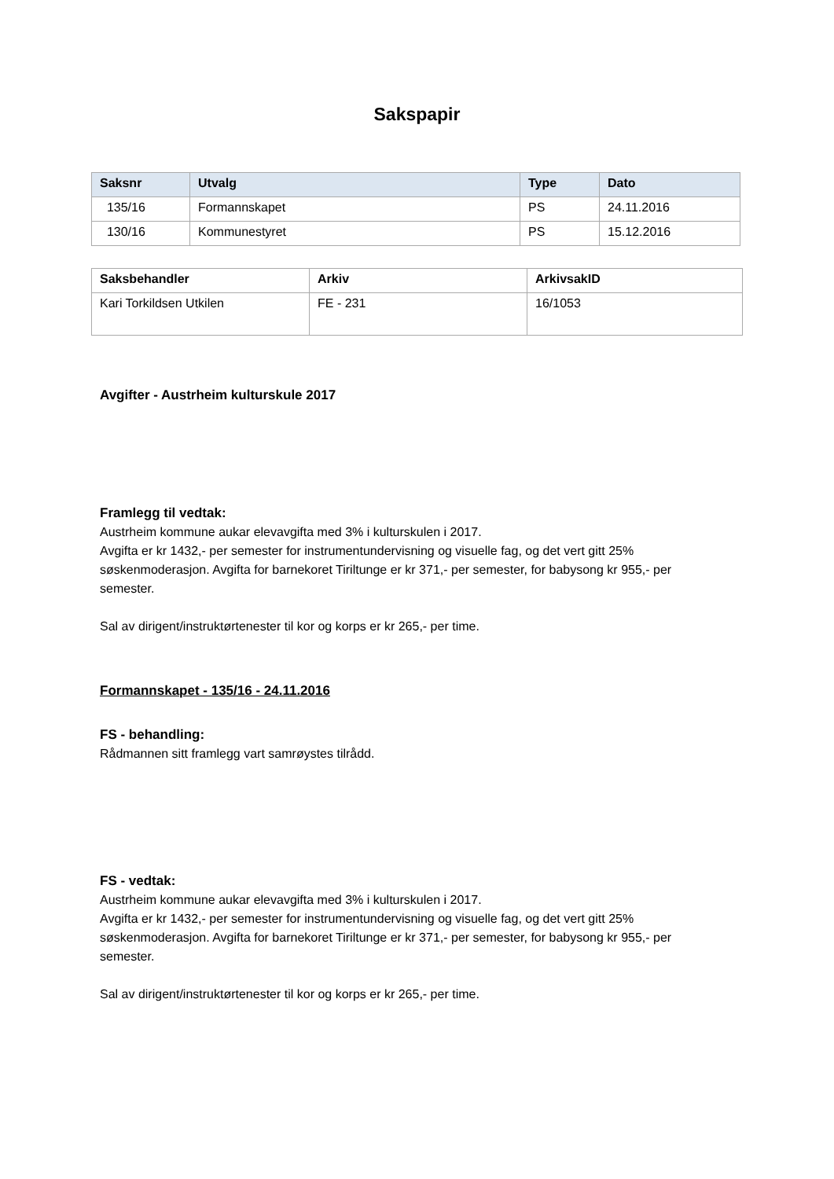Sakspapir
| Saksnr | Utvalg | Type | Dato |
| --- | --- | --- | --- |
| 135/16 | Formannskapet | PS | 24.11.2016 |
| 130/16 | Kommunestyret | PS | 15.12.2016 |
| Saksbehandler | Arkiv | ArkivsakID |
| --- | --- | --- |
| Kari Torkildsen Utkilen | FE - 231 | 16/1053 |
Avgifter - Austrheim kulturskule 2017
Framlegg til vedtak:
Austrheim kommune aukar elevavgifta med 3% i kulturskulen i 2017.
Avgifta er kr 1432,- per semester for instrumentundervisning og visuelle fag, og det vert gitt 25% søskenmoderasjon. Avgifta for barnekoret Tiriltunge er kr 371,- per semester, for babysong kr 955,- per semester.
Sal av dirigent/instruktørtenester til kor og korps er kr 265,- per time.
Formannskapet - 135/16 - 24.11.2016
FS - behandling:
Rådmannen sitt framlegg vart samrøystes tilrådd.
FS - vedtak:
Austrheim kommune aukar elevavgifta med 3% i kulturskulen i 2017.
Avgifta er kr 1432,- per semester for instrumentundervisning og visuelle fag, og det vert gitt 25% søskenmoderasjon. Avgifta for barnekoret Tiriltunge er kr 371,- per semester, for babysong kr 955,- per semester.
Sal av dirigent/instruktørtenester til kor og korps er kr 265,- per time.